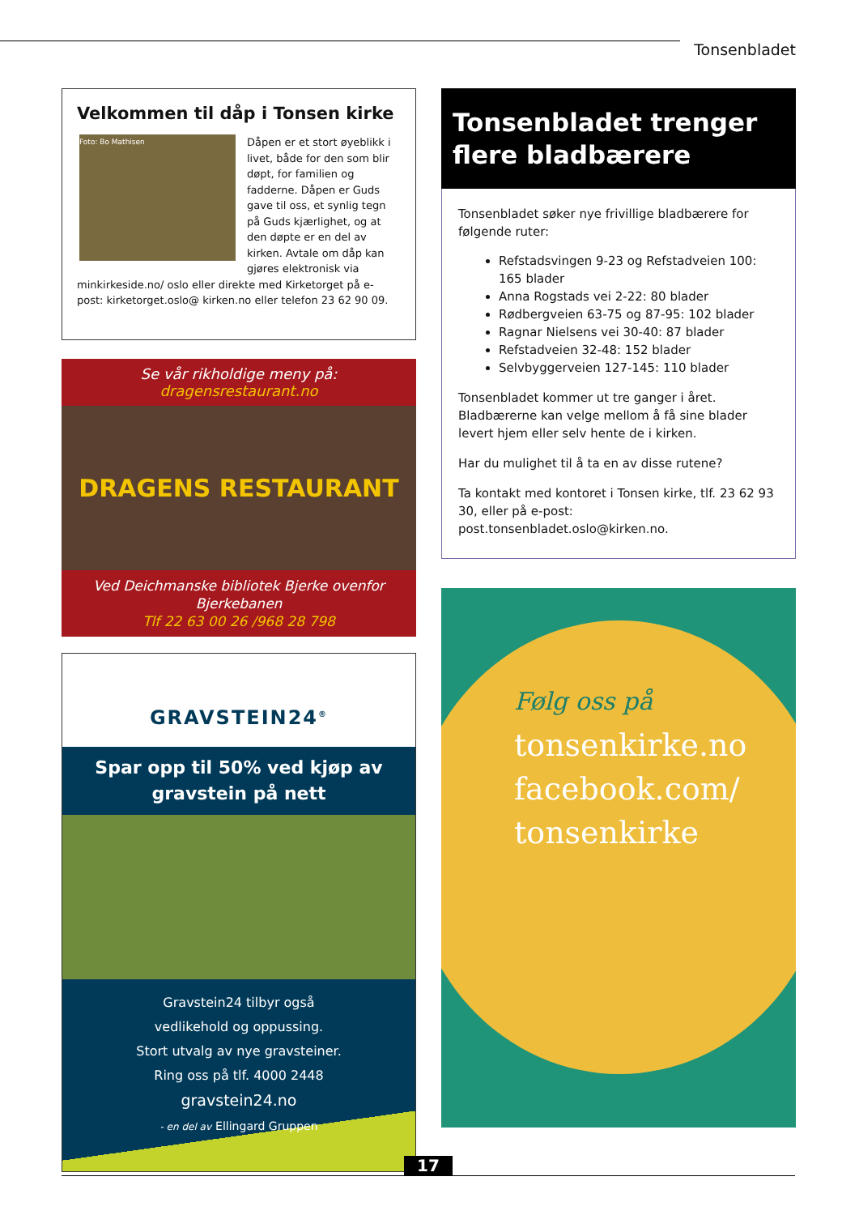Tonsenbladet
Velkommen til dåp i Tonsen kirke
Foto: Bo Mathisen
Dåpen er et stort øyeblikk i livet, både for den som blir døpt, for familien og fadderne. Dåpen er Guds gave til oss, et synlig tegn på Guds kjærlighet, og at den døpte er en del av kirken. Avtale om dåp kan gjøres elektronisk via minkirkeside.no/ oslo eller direkte med Kirketorget på e- post: kirketorget.oslo@ kirken.no eller telefon 23 62 90 09.
Se vår rikholdige meny på: dragensrestaurant.no
DRAGENS RESTAURANT
Ved Deichmanske bibliotek Bjerke ovenfor Bjerkebanen
Tlf 22 63 00 26 /968 28 798
GRAVSTEIN24<sup>®</sup>
Spar opp til 50% ved kjøp av gravstein på nett
Gravstein24 tilbyr også
vedlikehold og oppussing.
Stort utvalg av nye gravsteiner.
Ring oss på tlf. 4000 2448
gravstein24.no
- en del av Ellingard Gruppen
Tonsenbladet trenger
flere bladbærere
Tonsenbladet søker nye frivillige bladbærere for følgende ruter:
Refstadsvingen 9-23 og Refstadveien 100: 165 blader
Anna Rogstads vei 2-22: 80 blader
Rødbergveien 63-75 og 87-95: 102 blader
Ragnar Nielsens vei 30-40: 87 blader
Refstadveien 32-48: 152 blader
Selvbyggerveien 127-145: 110 blader
Tonsenbladet kommer ut tre ganger i året. Bladbærerne kan velge mellom å få sine blader levert hjem eller selv hente de i kirken.
Har du mulighet til å ta en av disse rutene?
Ta kontakt med kontoret i Tonsen kirke, tlf. 23 62 93 30, eller på e-post: post.tonsenbladet.oslo@kirken.no.
Følg oss på
tonsenkirke.no
facebook.com/
tonsenkirke
17